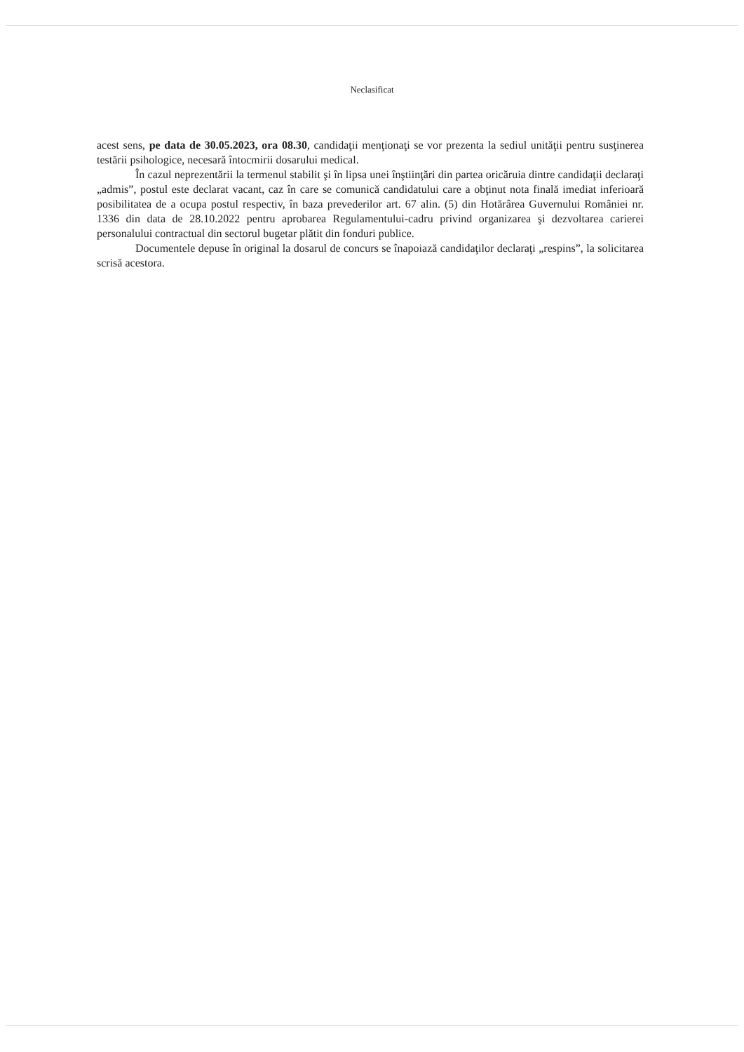Neclasificat
acest sens, pe data de 30.05.2023, ora 08.30, candidaţii menţionaţi se vor prezenta la sediul unităţii pentru susţinerea testării psihologice, necesară întocmirii dosarului medical.
În cazul neprezentării la termenul stabilit şi în lipsa unei înştiinţări din partea oricăruia dintre candidaţii declaraţi „admis”, postul este declarat vacant, caz în care se comunică candidatului care a obţinut nota finală imediat inferioară posibilitatea de a ocupa postul respectiv, în baza prevederilor art. 67 alin. (5) din Hotărârea Guvernului României nr. 1336 din data de 28.10.2022 pentru aprobarea Regulamentului-cadru privind organizarea şi dezvoltarea carierei personalului contractual din sectorul bugetar plătit din fonduri publice.
Documentele depuse în original la dosarul de concurs se înapoiază candidaţilor declaraţi „respins”, la solicitarea scrisă acestora.